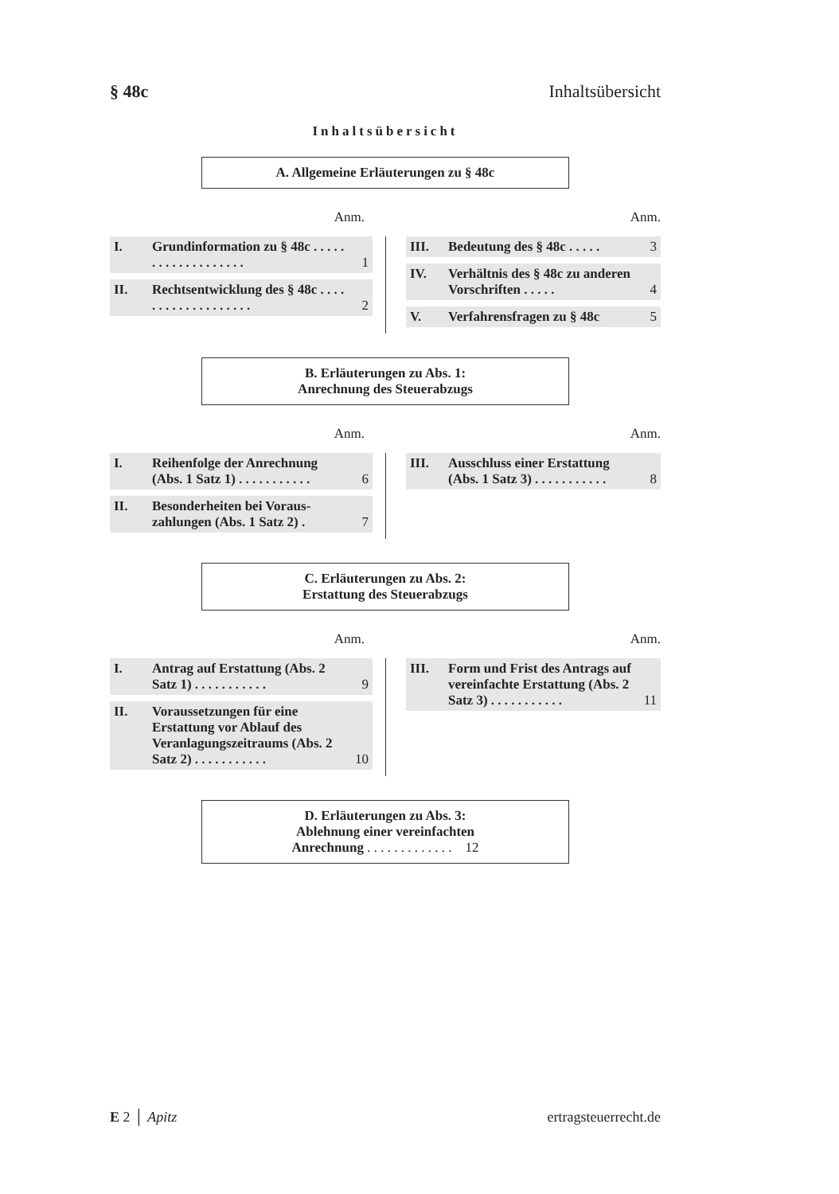§ 48c Inhaltsübersicht
Inhaltsübersicht
A. Allgemeine Erläuterungen zu § 48c
Anm. Anm.
I. Grundinformation zu § 48c . . . . . . . . . . . . . . . . . . .
1
II. Rechtsentwicklung des § 48c . . . . . . . . . . . . . . . . . . .
2
III. Bedeutung des § 48c . . . . . 3
IV. Verhältnis des § 48c zu anderen Vorschriften . . . . .
4
V. Verfahrensfragen zu § 48c 5
B. Erläuterungen zu Abs. 1:
Anrechnung des Steuerabzugs
Anm. Anm.
I. Reihenfolge der Anrechnung (Abs. 1 Satz 1) . . . . . . . . . . .
6
II. Besonderheiten bei Voraus­zahlungen (Abs. 1 Satz 2) .
7
III. Ausschluss einer Erstattung (Abs. 1 Satz 3) . . . . . . . . . . .
8
C. Erläuterungen zu Abs. 2:
Erstattung des Steuerabzugs
Anm. Anm.
I. Antrag auf Erstattung (Abs. 2 Satz 1) . . . . . . . . . . .
9
II. Voraussetzungen für eine Erstattung vor Ablauf des Veranlagungszeitraums (Abs. 2 Satz 2) . . . . . . . . . . .
10
III. Form und Frist des Antrags auf vereinfachte Erstattung (Abs. 2 Satz 3) . . . . . . . . . . .
11
D. Erläuterungen zu Abs. 3:
Ablehnung einer vereinfachten
Anrechnung . . . . . . . . . . . . . 12
E 2 │ Apitz ertragsteuerrecht.de